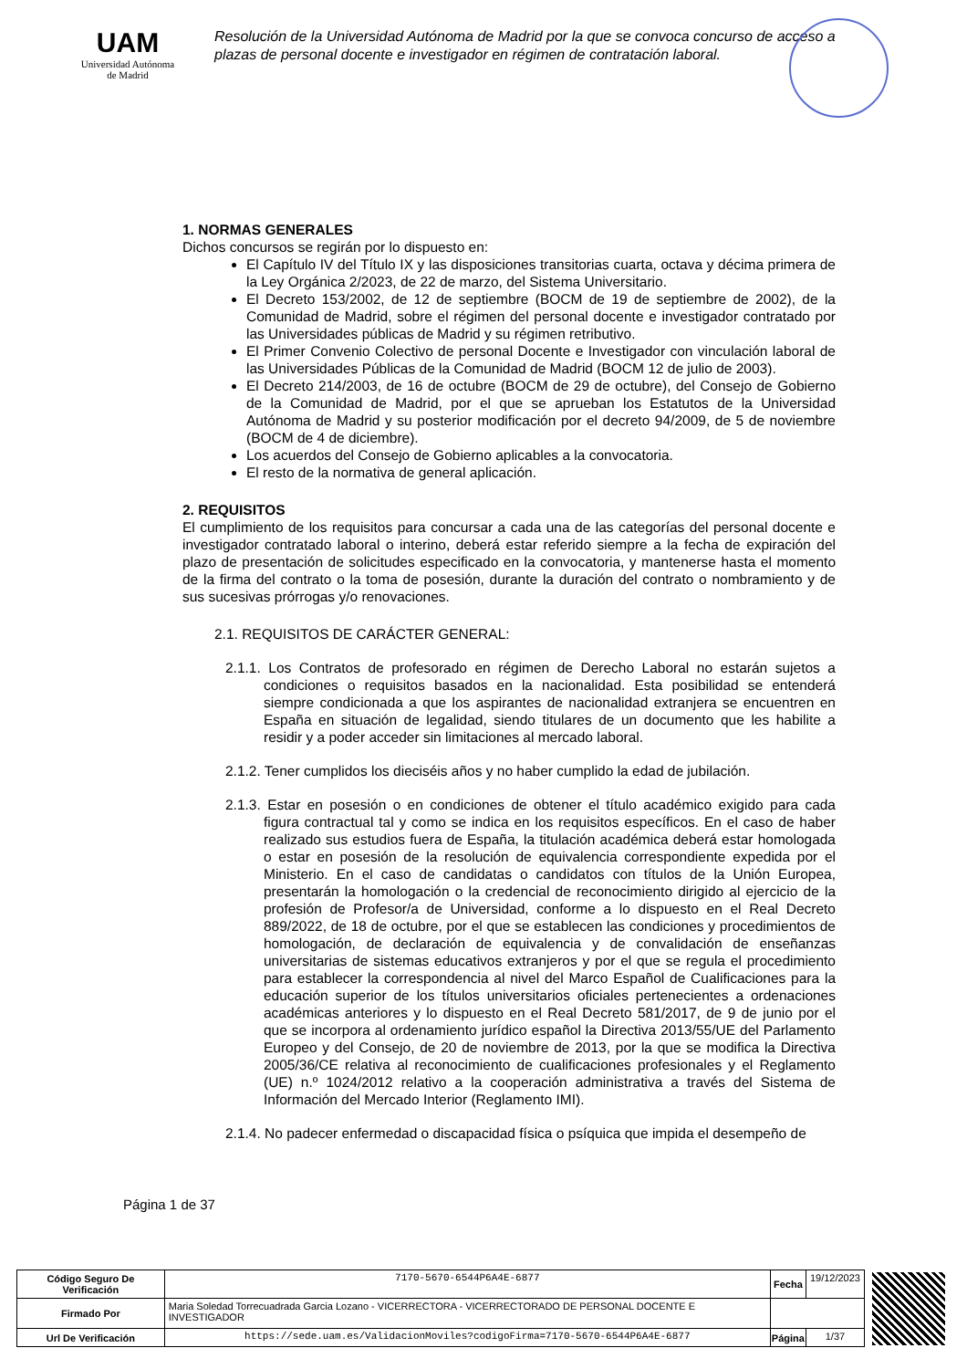UAM
Universidad Autónoma
de Madrid
Resolución de la Universidad Autónoma de Madrid por la que se convoca concurso de acceso a plazas de personal docente e investigador en régimen de contratación laboral.
1. NORMAS GENERALES
Dichos concursos se regirán por lo dispuesto en:
El Capítulo IV del Título IX y las disposiciones transitorias cuarta, octava y décima primera de la Ley Orgánica 2/2023, de 22 de marzo, del Sistema Universitario.
El Decreto 153/2002, de 12 de septiembre (BOCM de 19 de septiembre de 2002), de la Comunidad de Madrid, sobre el régimen del personal docente e investigador contratado por las Universidades públicas de Madrid y su régimen retributivo.
El Primer Convenio Colectivo de personal Docente e Investigador con vinculación laboral de las Universidades Públicas de la Comunidad de Madrid (BOCM 12 de julio de 2003).
El Decreto 214/2003, de 16 de octubre (BOCM de 29 de octubre), del Consejo de Gobierno de la Comunidad de Madrid, por el que se aprueban los Estatutos de la Universidad Autónoma de Madrid y su posterior modificación por el decreto 94/2009, de 5 de noviembre (BOCM de 4 de diciembre).
Los acuerdos del Consejo de Gobierno aplicables a la convocatoria.
El resto de la normativa de general aplicación.
2. REQUISITOS
El cumplimiento de los requisitos para concursar a cada una de las categorías del personal docente e investigador contratado laboral o interino, deberá estar referido siempre a la fecha de expiración del plazo de presentación de solicitudes especificado en la convocatoria, y mantenerse hasta el momento de la firma del contrato o la toma de posesión, durante la duración del contrato o nombramiento y de sus sucesivas prórrogas y/o renovaciones.
2.1. REQUISITOS DE CARÁCTER GENERAL:
2.1.1. Los Contratos de profesorado en régimen de Derecho Laboral no estarán sujetos a condiciones o requisitos basados en la nacionalidad. Esta posibilidad se entenderá siempre condicionada a que los aspirantes de nacionalidad extranjera se encuentren en España en situación de legalidad, siendo titulares de un documento que les habilite a residir y a poder acceder sin limitaciones al mercado laboral.
2.1.2. Tener cumplidos los dieciséis años y no haber cumplido la edad de jubilación.
2.1.3. Estar en posesión o en condiciones de obtener el título académico exigido para cada figura contractual tal y como se indica en los requisitos específicos. En el caso de haber realizado sus estudios fuera de España, la titulación académica deberá estar homologada o estar en posesión de la resolución de equivalencia correspondiente expedida por el Ministerio. En el caso de candidatas o candidatos con títulos de la Unión Europea, presentarán la homologación o la credencial de reconocimiento dirigido al ejercicio de la profesión de Profesor/a de Universidad, conforme a lo dispuesto en el Real Decreto 889/2022, de 18 de octubre, por el que se establecen las condiciones y procedimientos de homologación, de declaración de equivalencia y de convalidación de enseñanzas universitarias de sistemas educativos extranjeros y por el que se regula el procedimiento para establecer la correspondencia al nivel del Marco Español de Cualificaciones para la educación superior de los títulos universitarios oficiales pertenecientes a ordenaciones académicas anteriores y lo dispuesto en el Real Decreto 581/2017, de 9 de junio por el que se incorpora al ordenamiento jurídico español la Directiva 2013/55/UE del Parlamento Europeo y del Consejo, de 20 de noviembre de 2013, por la que se modifica la Directiva 2005/36/CE relativa al reconocimiento de cualificaciones profesionales y el Reglamento (UE) n.º 1024/2012 relativo a la cooperación administrativa a través del Sistema de Información del Mercado Interior (Reglamento IMI).
2.1.4. No padecer enfermedad o discapacidad física o psíquica que impida el desempeño de
Página 1 de 37
| Código Seguro De Verificación | 7170-5670-6544P6A4E-6877 | Fecha | 19/12/2023 | |
| Firmado Por | Maria Soledad Torrecuadrada Garcia Lozano - VICERRECTORA - VICERRECTORADO DE PERSONAL DOCENTE E INVESTIGADOR | | | |
| Url De Verificación | https://sede.uam.es/ValidacionMoviles?codigoFirma=7170-5670-6544P6A4E-6877 | Página | 1/37 | |